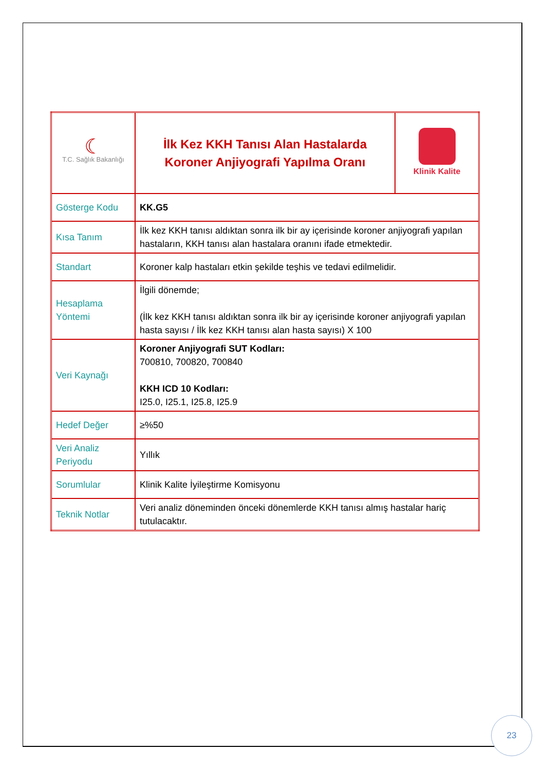| ☾ T.C. Sağlık Bakanlığı | İlk Kez KKH Tanısı Alan Hastalarda Koroner Anjiyografi Yapılma Oranı | Klinik Kalite |
| Gösterge Kodu | KK.G5 | |
| Kısa Tanım | İlk kez KKH tanısı aldıktan sonra ilk bir ay içerisinde koroner anjiyografi yapılan hastaların, KKH tanısı alan hastalara oranını ifade etmektedir. | |
| Standart | Koroner kalp hastaları etkin şekilde teşhis ve tedavi edilmelidir. | |
| Hesaplama Yöntemi | İlgili dönemde; (İlk kez KKH tanısı aldıktan sonra ilk bir ay içerisinde koroner anjiyografi yapılan hasta sayısı / İlk kez KKH tanısı alan hasta sayısı) X 100 | |
| Veri Kaynağı | Koroner Anjiyografi SUT Kodları: 700810, 700820, 700840 KKH ICD 10 Kodları: I25.0, I25.1, I25.8, I25.9 | |
| Hedef Değer | ≥%50 | |
| Veri Analiz Periyodu | Yıllık | |
| Sorumlular | Klinik Kalite İyileştirme Komisyonu | |
| Teknik Notlar | Veri analiz döneminden önceki dönemlerde KKH tanısı almış hastalar hariç tutulacaktır. | |
23